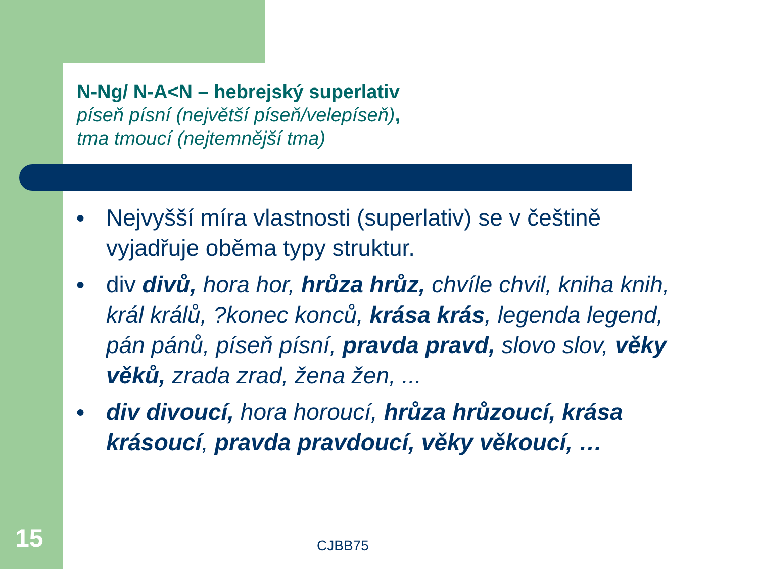N-Ng/ N-A<N – hebrejský superlativ
píseň písní (největší píseň/velepíseň),
tma tmoucí (nejtemnější tma)
● Nejvyšší míra vlastnosti (superlativ) se v češtině vyjadřuje oběma typy struktur.
● div divů, hora hor, hrůza hrůz, chvíle chvil, kniha knih, král králů, ?konec konců, krása krás, legenda legend, pán pánů, píseň písní, pravda pravd, slovo slov, věky věků, zrada zrad, žena žen, ...
● div divoucí, hora horoucí, hrůza hrůzoucí, krása krásoucí, pravda pravdoucí, věky věkoucí, …
15 CJBB75